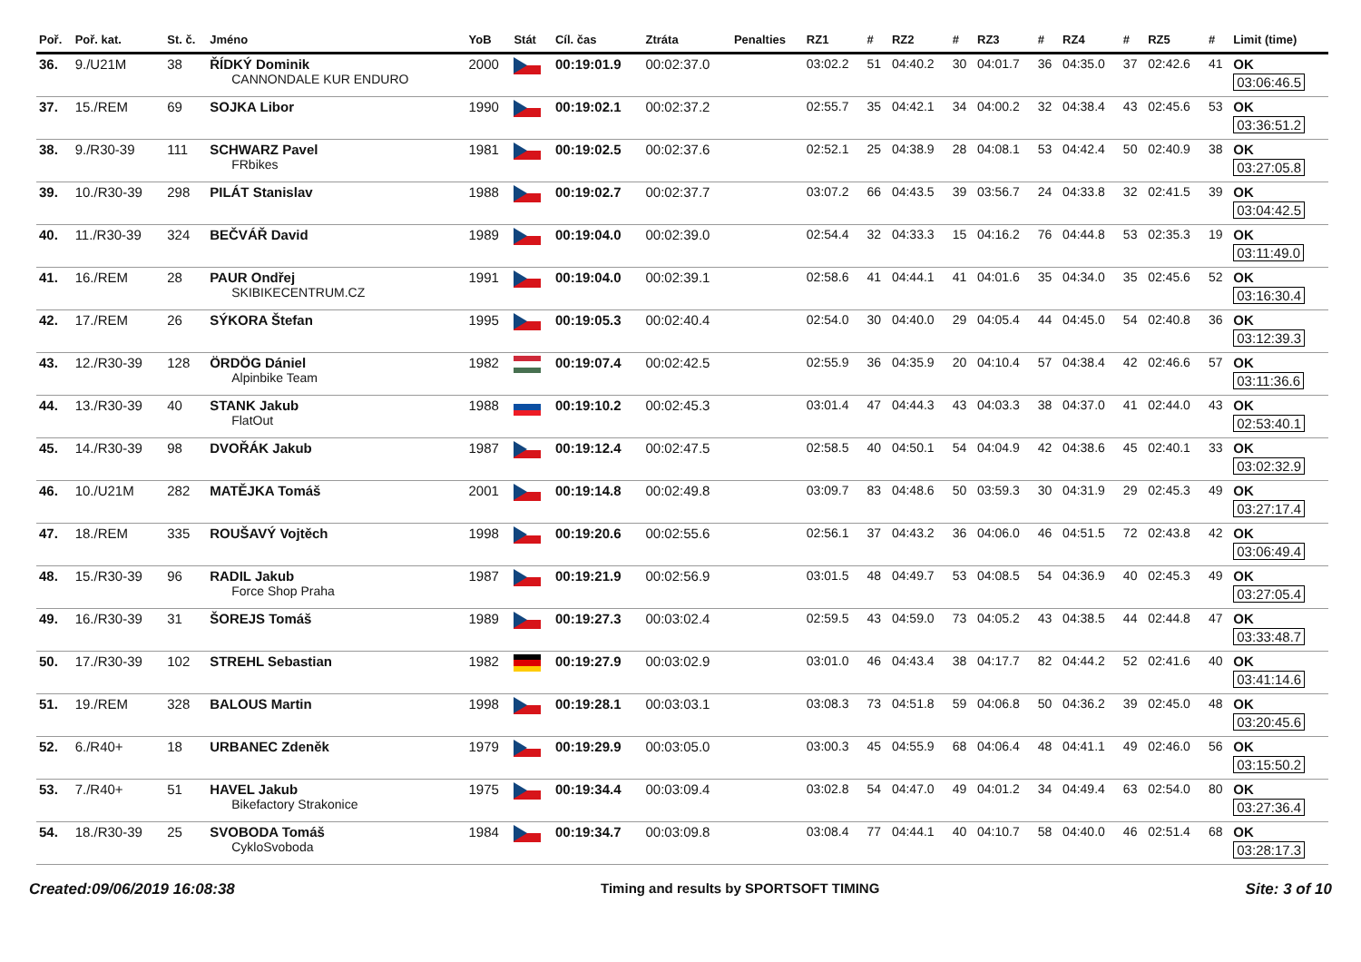| Poř. | Poř. kat. | St. č. | Jméno | YoB | Stát | Cíl. čas | Ztráta | Penalties | RZ1 | # | RZ2 | # | RZ3 | # | RZ4 | # | RZ5 | # | Limit (time) |
| --- | --- | --- | --- | --- | --- | --- | --- | --- | --- | --- | --- | --- | --- | --- | --- | --- | --- | --- | --- |
| 36. | 9./U21M | 38 | ŘÍDKÝ Dominik CANNONDALE KUR ENDURO | 2000 | | 00:19:01.9 | 00:02:37.0 | | 03:02.2 | 51 | 04:40.2 | 30 | 04:01.7 | 36 | 04:35.0 | 37 | 02:42.6 | 41 | OK 03:06:46.5 |
| 37. | 15./REM | 69 | SOJKA Libor | 1990 | | 00:19:02.1 | 00:02:37.2 | | 02:55.7 | 35 | 04:42.1 | 34 | 04:00.2 | 32 | 04:38.4 | 43 | 02:45.6 | 53 | OK 03:36:51.2 |
| 38. | 9./R30-39 | 111 | SCHWARZ Pavel FRbikes | 1981 | | 00:19:02.5 | 00:02:37.6 | | 02:52.1 | 25 | 04:38.9 | 28 | 04:08.1 | 53 | 04:42.4 | 50 | 02:40.9 | 38 | OK 03:27:05.8 |
| 39. | 10./R30-39 | 298 | PILÁT Stanislav | 1988 | | 00:19:02.7 | 00:02:37.7 | | 03:07.2 | 66 | 04:43.5 | 39 | 03:56.7 | 24 | 04:33.8 | 32 | 02:41.5 | 39 | OK 03:04:42.5 |
| 40. | 11./R30-39 | 324 | BEČVÁŘ David | 1989 | | 00:19:04.0 | 00:02:39.0 | | 02:54.4 | 32 | 04:33.3 | 15 | 04:16.2 | 76 | 04:44.8 | 53 | 02:35.3 | 19 | OK 03:11:49.0 |
| 41. | 16./REM | 28 | PAUR Ondřej SKIBIKECENTRUM.CZ | 1991 | | 00:19:04.0 | 00:02:39.1 | | 02:58.6 | 41 | 04:44.1 | 41 | 04:01.6 | 35 | 04:34.0 | 35 | 02:45.6 | 52 | OK 03:16:30.4 |
| 42. | 17./REM | 26 | SÝKORA Štefan | 1995 | | 00:19:05.3 | 00:02:40.4 | | 02:54.0 | 30 | 04:40.0 | 29 | 04:05.4 | 44 | 04:45.0 | 54 | 02:40.8 | 36 | OK 03:12:39.3 |
| 43. | 12./R30-39 | 128 | ÖRDÖG Dániel Alpinbike Team | 1982 | | 00:19:07.4 | 00:02:42.5 | | 02:55.9 | 36 | 04:35.9 | 20 | 04:10.4 | 57 | 04:38.4 | 42 | 02:46.6 | 57 | OK 03:11:36.6 |
| 44. | 13./R30-39 | 40 | STANK Jakub FlatOut | 1988 | | 00:19:10.2 | 00:02:45.3 | | 03:01.4 | 47 | 04:44.3 | 43 | 04:03.3 | 38 | 04:37.0 | 41 | 02:44.0 | 43 | OK 02:53:40.1 |
| 45. | 14./R30-39 | 98 | DVOŘÁK Jakub | 1987 | | 00:19:12.4 | 00:02:47.5 | | 02:58.5 | 40 | 04:50.1 | 54 | 04:04.9 | 42 | 04:38.6 | 45 | 02:40.1 | 33 | OK 03:02:32.9 |
| 46. | 10./U21M | 282 | MATĚJKA Tomáš | 2001 | | 00:19:14.8 | 00:02:49.8 | | 03:09.7 | 83 | 04:48.6 | 50 | 03:59.3 | 30 | 04:31.9 | 29 | 02:45.3 | 49 | OK 03:27:17.4 |
| 47. | 18./REM | 335 | ROUŠAVÝ Vojtěch | 1998 | | 00:19:20.6 | 00:02:55.6 | | 02:56.1 | 37 | 04:43.2 | 36 | 04:06.0 | 46 | 04:51.5 | 72 | 02:43.8 | 42 | OK 03:06:49.4 |
| 48. | 15./R30-39 | 96 | RADIL Jakub Force Shop Praha | 1987 | | 00:19:21.9 | 00:02:56.9 | | 03:01.5 | 48 | 04:49.7 | 53 | 04:08.5 | 54 | 04:36.9 | 40 | 02:45.3 | 49 | OK 03:27:05.4 |
| 49. | 16./R30-39 | 31 | ŠOREJS Tomáš | 1989 | | 00:19:27.3 | 00:03:02.4 | | 02:59.5 | 43 | 04:59.0 | 73 | 04:05.2 | 43 | 04:38.5 | 44 | 02:44.8 | 47 | OK 03:33:48.7 |
| 50. | 17./R30-39 | 102 | STREHL Sebastian | 1982 | | 00:19:27.9 | 00:03:02.9 | | 03:01.0 | 46 | 04:43.4 | 38 | 04:17.7 | 82 | 04:44.2 | 52 | 02:41.6 | 40 | OK 03:41:14.6 |
| 51. | 19./REM | 328 | BALOUS Martin | 1998 | | 00:19:28.1 | 00:03:03.1 | | 03:08.3 | 73 | 04:51.8 | 59 | 04:06.8 | 50 | 04:36.2 | 39 | 02:45.0 | 48 | OK 03:20:45.6 |
| 52. | 6./R40+ | 18 | URBANEC Zdeněk | 1979 | | 00:19:29.9 | 00:03:05.0 | | 03:00.3 | 45 | 04:55.9 | 68 | 04:06.4 | 48 | 04:41.1 | 49 | 02:46.0 | 56 | OK 03:15:50.2 |
| 53. | 7./R40+ | 51 | HAVEL Jakub Bikefactory Strakonice | 1975 | | 00:19:34.4 | 00:03:09.4 | | 03:02.8 | 54 | 04:47.0 | 49 | 04:01.2 | 34 | 04:49.4 | 63 | 02:54.0 | 80 | OK 03:27:36.4 |
| 54. | 18./R30-39 | 25 | SVOBODA Tomáš CykloSvoboda | 1984 | | 00:19:34.7 | 00:03:09.8 | | 03:08.4 | 77 | 04:44.1 | 40 | 04:10.7 | 58 | 04:40.0 | 46 | 02:51.4 | 68 | OK 03:28:17.3 |
Created:09/06/2019 16:08:38 Timing and results by SPORTSOFT TIMING Site: 3 of 10